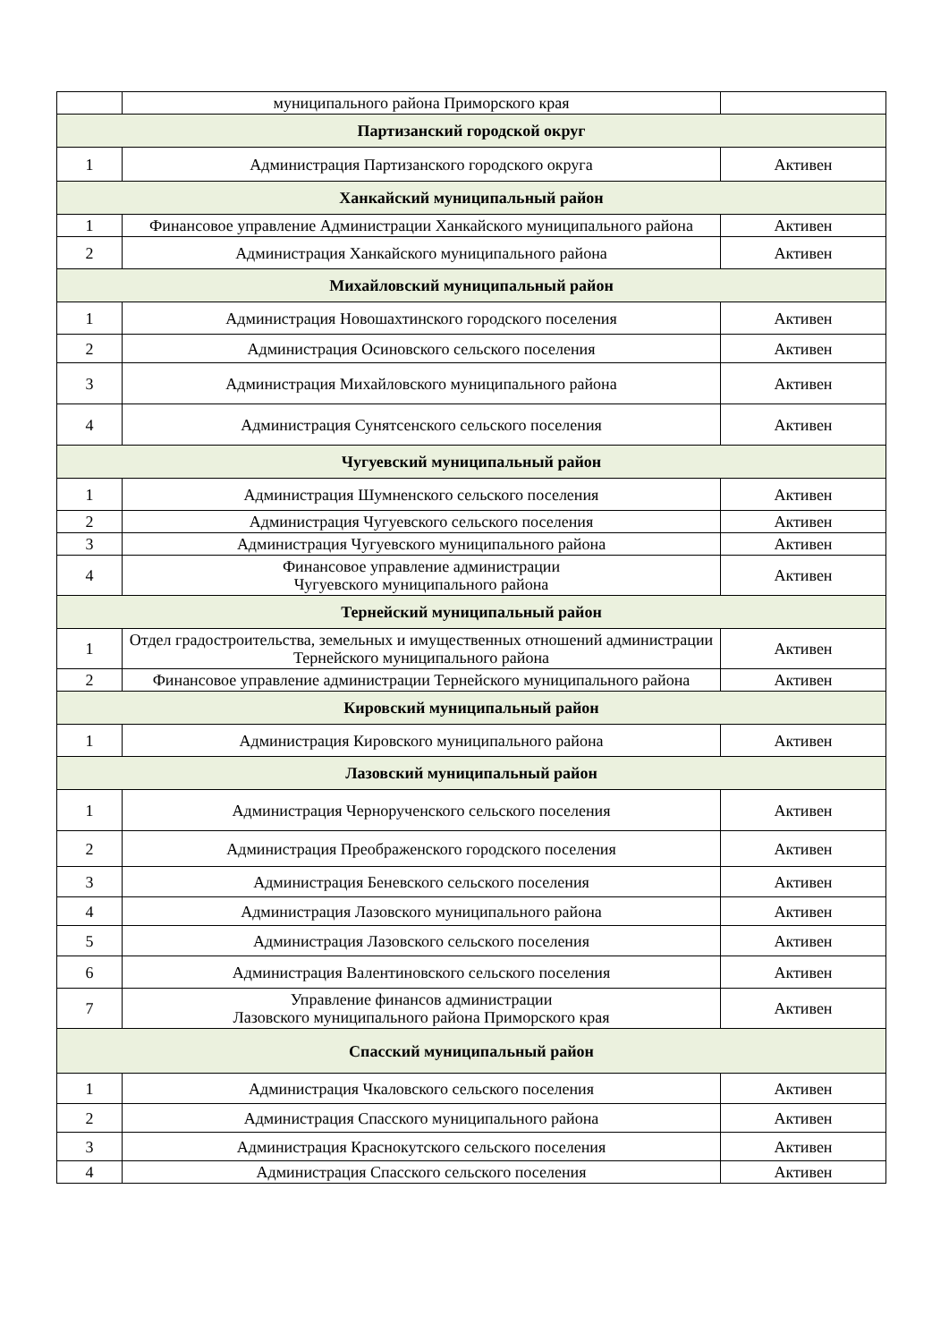| | муниципального района Приморского края | |
| Партизанский городской округ | | |
| 1 | Администрация Партизанского городского округа | Активен |
| Ханкайский муниципальный район | | |
| 1 | Финансовое управление Администрации Ханкайского муниципального района | Активен |
| 2 | Администрация Ханкайского муниципального района | Активен |
| Михайловский муниципальный район | | |
| 1 | Администрация Новошахтинского городского поселения | Активен |
| 2 | Администрация Осиновского сельского поселения | Активен |
| 3 | Администрация Михайловского муниципального района | Активен |
| 4 | Администрация Сунятсенского сельского поселения | Активен |
| Чугуевский муниципальный район | | |
| 1 | Администрация Шумненского сельского поселения | Активен |
| 2 | Администрация Чугуевского сельского поселения | Активен |
| 3 | Администрация Чугуевского муниципального района | Активен |
| 4 | Финансовое управление администрации Чугуевского муниципального района | Активен |
| Тернейский муниципальный район | | |
| 1 | Отдел градостроительства, земельных и имущественных отношений администрации Тернейского муниципального района | Активен |
| 2 | Финансовое управление администрации Тернейского муниципального района | Активен |
| Кировский муниципальный район | | |
| 1 | Администрация Кировского муниципального района | Активен |
| Лазовский муниципальный район | | |
| 1 | Администрация Чернорученского сельского поселения | Активен |
| 2 | Администрация Преображенского городского поселения | Активен |
| 3 | Администрация Беневского сельского поселения | Активен |
| 4 | Администрация Лазовского муниципального района | Активен |
| 5 | Администрация Лазовского сельского поселения | Активен |
| 6 | Администрация Валентиновского сельского поселения | Активен |
| 7 | Управление финансов администрации Лазовского муниципального района Приморского края | Активен |
| Спасский муниципальный район | | |
| 1 | Администрация Чкаловского сельского поселения | Активен |
| 2 | Администрация Спасского муниципального района | Активен |
| 3 | Администрация Краснокутского сельского поселения | Активен |
| 4 | Администрация Спасского сельского поселения | Активен |